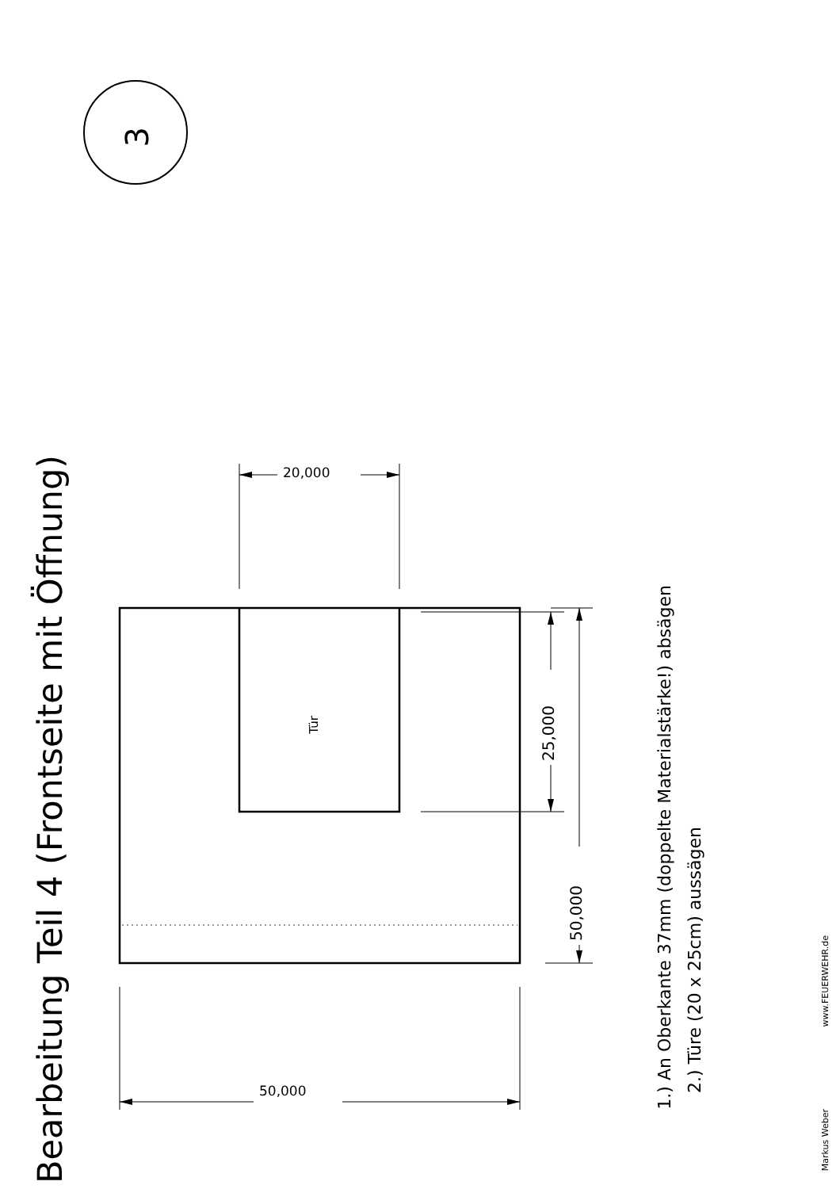Bearbeitung Teil 4 (Frontseite mit Öffnung)
3
20,000
Tür
50,000
25,000
50,000
1.) An Oberkante 37mm (doppelte Materialstärke!) absägen
2.) Türe (20 x 25cm) aussägen
Markus Weber www.FEUERWEHR.de